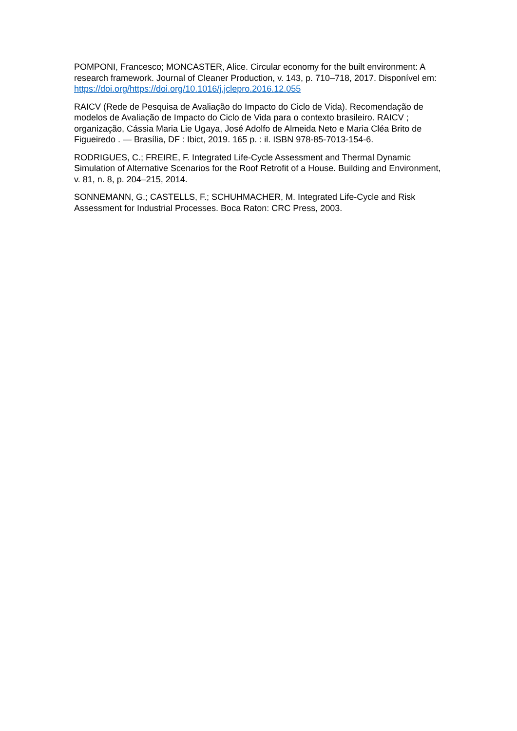POMPONI, Francesco; MONCASTER, Alice. Circular economy for the built environment: A research framework. Journal of Cleaner Production, v. 143, p. 710–718, 2017. Disponível em: https://doi.org/https://doi.org/10.1016/j.jclepro.2016.12.055
RAICV (Rede de Pesquisa de Avaliação do Impacto do Ciclo de Vida). Recomendação de modelos de Avaliação de Impacto do Ciclo de Vida para o contexto brasileiro. RAICV ; organização, Cássia Maria Lie Ugaya, José Adolfo de Almeida Neto e Maria Cléa Brito de Figueiredo . — Brasília, DF : Ibict, 2019. 165 p. : il. ISBN 978-85-7013-154-6.
RODRIGUES, C.; FREIRE, F. Integrated Life-Cycle Assessment and Thermal Dynamic Simulation of Alternative Scenarios for the Roof Retrofit of a House. Building and Environment, v. 81, n. 8, p. 204–215, 2014.
SONNEMANN, G.; CASTELLS, F.; SCHUHMACHER, M. Integrated Life-Cycle and Risk Assessment for Industrial Processes. Boca Raton: CRC Press, 2003.